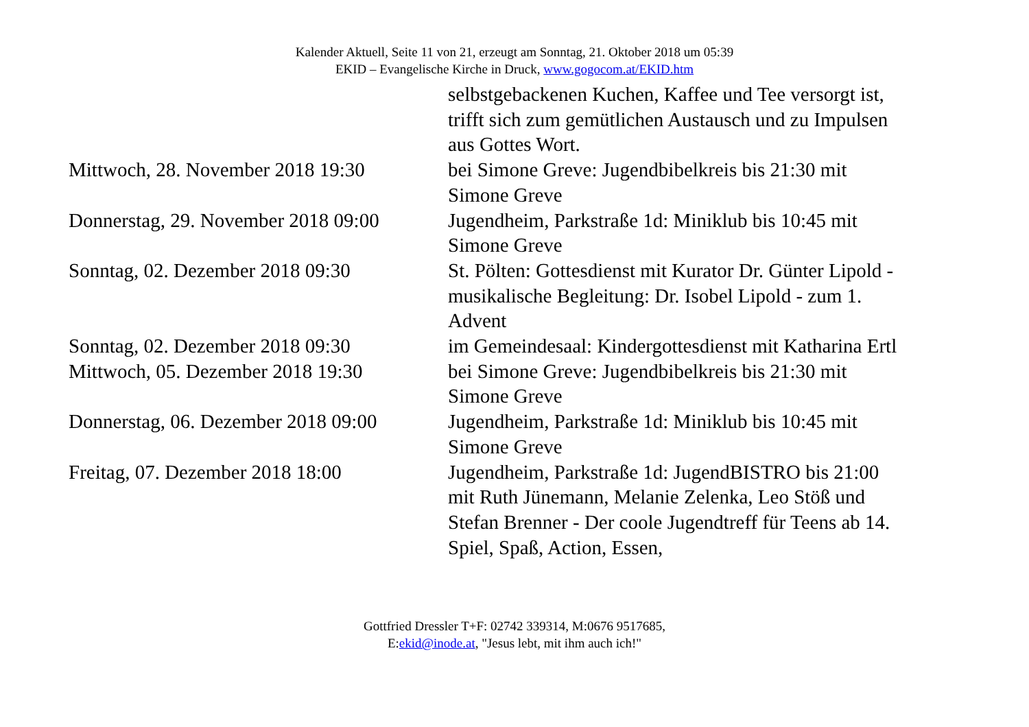Kalender Aktuell, Seite 11 von 21, erzeugt am Sonntag, 21. Oktober 2018 um 05:39
EKID – Evangelische Kirche in Druck, www.gogocom.at/EKID.htm
| | selbstgebackenen Kuchen, Kaffee und Tee versorgt ist, trifft sich zum gemütlichen Austausch und zu Impulsen aus Gottes Wort. |
| Mittwoch, 28. November 2018 19:30 | bei Simone Greve: Jugendbibelkreis bis 21:30 mit Simone Greve |
| Donnerstag, 29. November 2018 09:00 | Jugendheim, Parkstraße 1d: Miniklub bis 10:45 mit Simone Greve |
| Sonntag, 02. Dezember 2018 09:30 | St. Pölten: Gottesdienst mit Kurator Dr. Günter Lipold - musikalische Begleitung: Dr. Isobel Lipold - zum 1. Advent |
| Sonntag, 02. Dezember 2018 09:30 | im Gemeindesaal: Kindergottesdienst mit Katharina Ertl |
| Mittwoch, 05. Dezember 2018 19:30 | bei Simone Greve: Jugendbibelkreis bis 21:30 mit Simone Greve |
| Donnerstag, 06. Dezember 2018 09:00 | Jugendheim, Parkstraße 1d: Miniklub bis 10:45 mit Simone Greve |
| Freitag, 07. Dezember 2018 18:00 | Jugendheim, Parkstraße 1d: JugendBISTRO bis 21:00 mit Ruth Jünemann, Melanie Zelenka, Leo Stöß und Stefan Brenner - Der coole Jugendtreff für Teens ab 14. Spiel, Spaß, Action, Essen, |
Gottfried Dressler T+F: 02742 339314, M:0676 9517685,
E:ekid@inode.at, "Jesus lebt, mit ihm auch ich!"